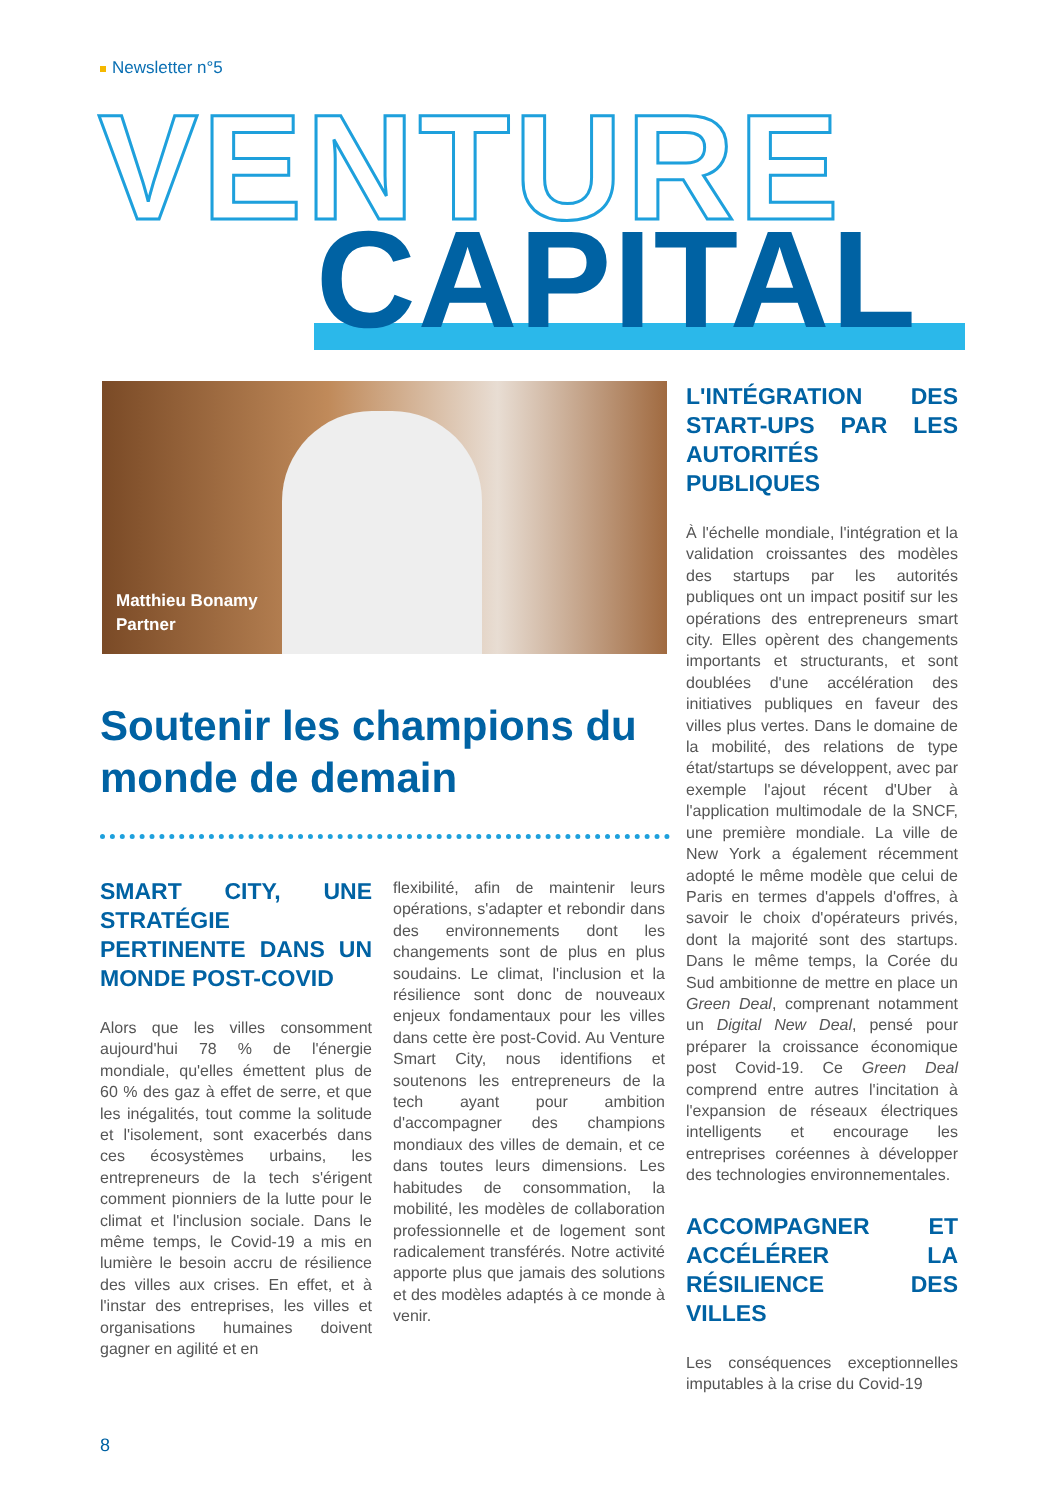Newsletter n°5
VENTURE
CAPITAL
Matthieu Bonamy
Partner
Soutenir les champions du monde de demain
SMART CITY, UNE STRATÉGIE PERTINENTE DANS UN MONDE POST-COVID
Alors que les villes consomment aujourd'hui 78 % de l'énergie mondiale, qu'elles émettent plus de 60 % des gaz à effet de serre, et que les inégalités, tout comme la solitude et l'isolement, sont exacerbés dans ces écosystèmes urbains, les entrepreneurs de la tech s'érigent comment pionniers de la lutte pour le climat et l'inclusion sociale. Dans le même temps, le Covid-19 a mis en lumière le besoin accru de résilience des villes aux crises. En effet, et à l'instar des entreprises, les villes et organisations humaines doivent gagner en agilité et en
flexibilité, afin de maintenir leurs opérations, s'adapter et rebondir dans des environnements dont les changements sont de plus en plus soudains. Le climat, l'inclusion et la résilience sont donc de nouveaux enjeux fondamentaux pour les villes dans cette ère post-Covid. Au Venture Smart City, nous identifions et soutenons les entrepreneurs de la tech ayant pour ambition d'accompagner des champions mondiaux des villes de demain, et ce dans toutes leurs dimensions. Les habitudes de consommation, la mobilité, les modèles de collaboration professionnelle et de logement sont radicalement transférés. Notre activité apporte plus que jamais des solutions et des modèles adaptés à ce monde à venir.
L'INTÉGRATION DES START-UPS PAR LES AUTORITÉS PUBLIQUES
À l'échelle mondiale, l'intégration et la validation croissantes des modèles des startups par les autorités publiques ont un impact positif sur les opérations des entrepreneurs smart city. Elles opèrent des changements importants et structurants, et sont doublées d'une accélération des initiatives publiques en faveur des villes plus vertes. Dans le domaine de la mobilité, des relations de type état/startups se développent, avec par exemple l'ajout récent d'Uber à l'application multimodale de la SNCF, une première mondiale. La ville de New York a également récemment adopté le même modèle que celui de Paris en termes d'appels d'offres, à savoir le choix d'opérateurs privés, dont la majorité sont des startups. Dans le même temps, la Corée du Sud ambitionne de mettre en place un Green Deal, comprenant notamment un Digital New Deal, pensé pour préparer la croissance économique post Covid-19. Ce Green Deal comprend entre autres l'incitation à l'expansion de réseaux électriques intelligents et encourage les entreprises coréennes à développer des technologies environnementales.
ACCOMPAGNER ET ACCÉLÉRER LA RÉSILIENCE DES VILLES
Les conséquences exceptionnelles imputables à la crise du Covid-19
8